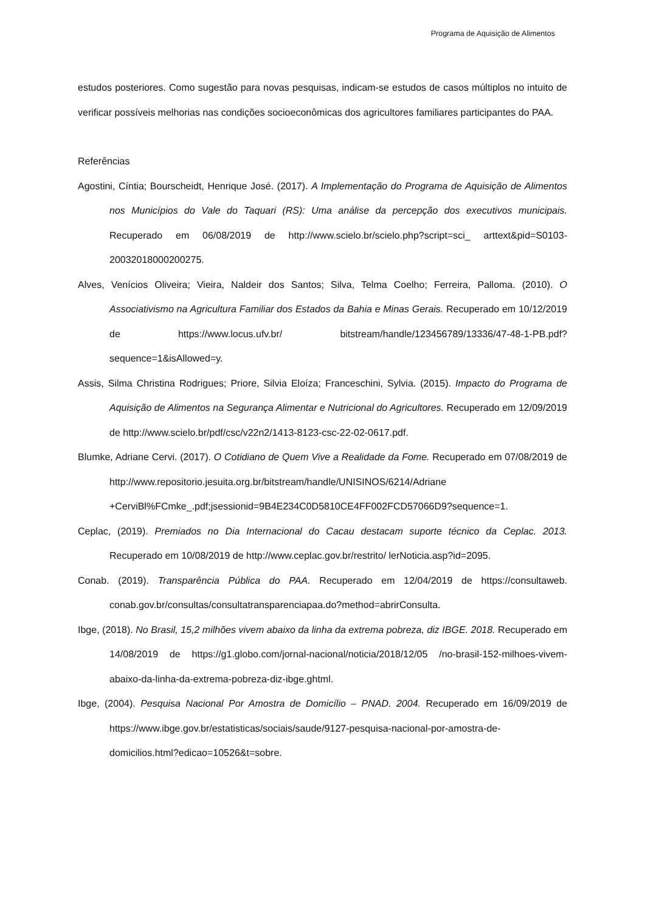Programa de Aquisição de Alimentos
estudos posteriores. Como sugestão para novas pesquisas, indicam-se estudos de casos múltiplos no intuito de verificar possíveis melhorias nas condições socioeconômicas dos agricultores familiares participantes do PAA.
Referências
Agostini, Cíntia; Bourscheidt, Henrique José. (2017). A Implementação do Programa de Aquisição de Alimentos nos Municípios do Vale do Taquari (RS): Uma análise da percepção dos executivos municipais. Recuperado em 06/08/2019 de http://www.scielo.br/scielo.php?script=sci_ arttext&pid=S0103-20032018000200275.
Alves, Venícios Oliveira; Vieira, Naldeir dos Santos; Silva, Telma Coelho; Ferreira, Palloma. (2010). O Associativismo na Agricultura Familiar dos Estados da Bahia e Minas Gerais. Recuperado em 10/12/2019 de https://www.locus.ufv.br/ bitstream/handle/123456789/13336/47-48-1-PB.pdf? sequence=1&isAllowed=y.
Assis, Silma Christina Rodrigues; Priore, Silvia Eloíza; Franceschini, Sylvia. (2015). Impacto do Programa de Aquisição de Alimentos na Segurança Alimentar e Nutricional do Agricultores. Recuperado em 12/09/2019 de http://www.scielo.br/pdf/csc/v22n2/1413-8123-csc-22-02-0617.pdf.
Blumke, Adriane Cervi. (2017). O Cotidiano de Quem Vive a Realidade da Fome. Recuperado em 07/08/2019 de http://www.repositorio.jesuita.org.br/bitstream/handle/UNISINOS/6214/Adriane +CerviBl%FCmke_.pdf;jsessionid=9B4E234C0D5810CE4FF002FCD57066D9?sequence=1.
Ceplac, (2019). Premiados no Dia Internacional do Cacau destacam suporte técnico da Ceplac. 2013. Recuperado em 10/08/2019 de http://www.ceplac.gov.br/restrito/ lerNoticia.asp?id=2095.
Conab. (2019). Transparência Pública do PAA. Recuperado em 12/04/2019 de https://consultaweb. conab.gov.br/consultas/consultatransparenciapaa.do?method=abrirConsulta.
Ibge, (2018). No Brasil, 15,2 milhões vivem abaixo da linha da extrema pobreza, diz IBGE. 2018. Recuperado em 14/08/2019 de https://g1.globo.com/jornal-nacional/noticia/2018/12/05 /no-brasil-152-milhoes-vivem-abaixo-da-linha-da-extrema-pobreza-diz-ibge.ghtml.
Ibge, (2004). Pesquisa Nacional Por Amostra de Domicílio – PNAD. 2004. Recuperado em 16/09/2019 de https://www.ibge.gov.br/estatisticas/sociais/saude/9127-pesquisa-nacional-por-amostra-de-domicilios.html?edicao=10526&t=sobre.